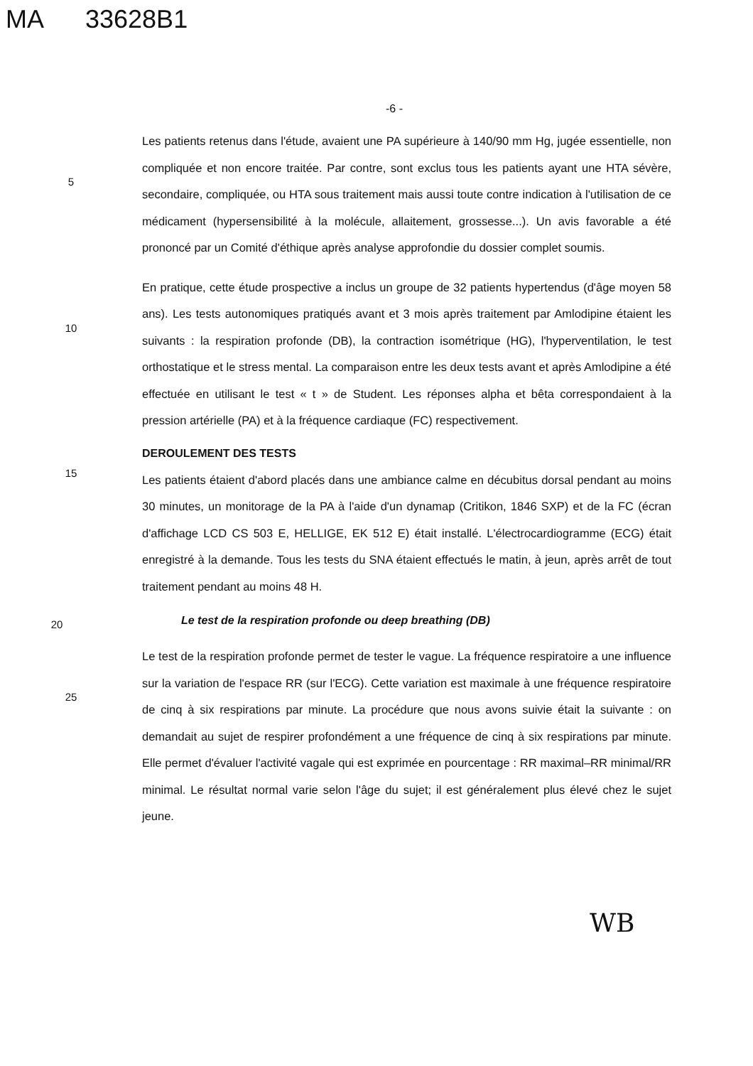MA 33628B1
-6 -
5
Les patients retenus dans l'étude, avaient une PA supérieure à 140/90 mm Hg, jugée essentielle, non compliquée et non encore traitée. Par contre, sont exclus tous les patients ayant une HTA sévère, secondaire, compliquée, ou HTA sous traitement mais aussi toute contre indication à l'utilisation de ce médicament (hypersensibilité à la molécule, allaitement, grossesse...). Un avis favorable a été prononcé par un Comité d'éthique après analyse approfondie du dossier complet soumis.
10
En pratique, cette étude prospective a inclus un groupe de 32 patients hypertendus (d'âge moyen 58 ans). Les tests autonomiques pratiqués avant et 3 mois après traitement par Amlodipine étaient les suivants : la respiration profonde (DB), la contraction isométrique (HG), l'hyperventilation, le test orthostatique et le stress mental. La comparaison entre les deux tests avant et après Amlodipine a été effectuée en utilisant le test « t » de Student. Les réponses alpha et bêta correspondaient à la pression artérielle (PA) et à la fréquence cardiaque (FC) respectivement.
DEROULEMENT DES TESTS
15
Les patients étaient d'abord placés dans une ambiance calme en décubitus dorsal pendant au moins 30 minutes, un monitorage de la PA à l'aide d'un dynamap (Critikon, 1846 SXP) et de la FC (écran d'affichage LCD CS 503 E, HELLIGE, EK 512 E) était installé. L'électrocardiogramme (ECG) était enregistré à la demande. Tous les tests du SNA étaient effectués le matin, à jeun, après arrêt de tout traitement pendant au moins 48 H.
20
Le test de la respiration profonde ou deep breathing (DB)
25
Le test de la respiration profonde permet de tester le vague. La fréquence respiratoire a une influence sur la variation de l'espace RR (sur l'ECG). Cette variation est maximale à une fréquence respiratoire de cinq à six respirations par minute. La procédure que nous avons suivie était la suivante : on demandait au sujet de respirer profondément a une fréquence de cinq à six respirations par minute. Elle permet d'évaluer l'activité vagale qui est exprimée en pourcentage : RR maximal–RR minimal/RR minimal. Le résultat normal varie selon l'âge du sujet; il est généralement plus élevé chez le sujet jeune.
WB